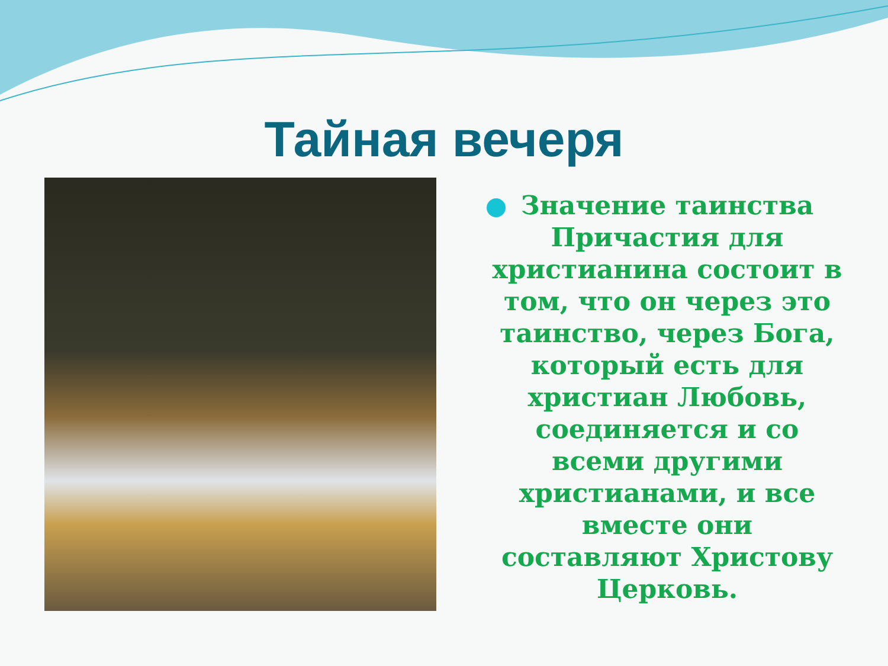Тайная вечеря
Значение таинства Причастия для христианина состоит в том, что он через это таинство, через Бога, который есть для христиан Любовь, соединяется и со всеми другими христианами, и все вместе они составляют Христову Церковь.